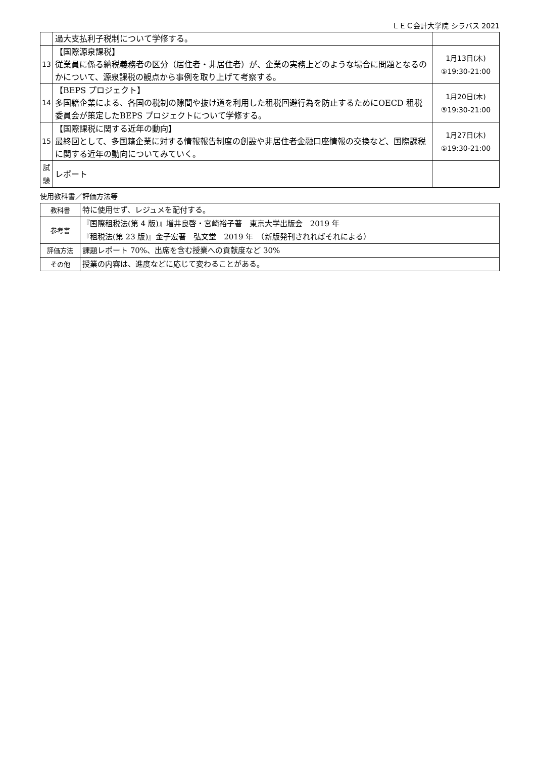ＬＥＣ会計大学院 シラバス 2021
| | 過大支払利子税制について学修する。 | |
| 13 | 【国際源泉課税】 従業員に係る納税義務者の区分（居住者・非居住者）が、企業の実務上どのような場合に問題となるのかについて、源泉課税の観点から事例を取り上げて考察する。 | 1月13日(木) ⑤19:30-21:00 |
| 14 | 【BEPS プロジェクト】 多国籍企業による、各国の税制の隙間や抜け道を利用した租税回避行為を防止するためにOECD 租税委員会が策定したBEPS プロジェクトについて学修する。 | 1月20日(木) ⑤19:30-21:00 |
| 15 | 【国際課税に関する近年の動向】 最終回として、多国籍企業に対する情報報告制度の創設や非居住者金融口座情報の交換など、国際課税に関する近年の動向についてみていく。 | 1月27日(木) ⑤19:30-21:00 |
| 試 験 | レポート | |
使用教科書／評価方法等
| 教科書 | 特に使用せず、レジュメを配付する。 |
| 参考書 | 『国際租税法(第 4 版)』増井良啓・宮崎裕子著 東京大学出版会 2019 年 『租税法(第 23 版)』金子宏著 弘文堂 2019 年 （新版発刊されればそれによる） |
| 評価方法 | 課題レポート 70%、出席を含む授業への貢献度など 30% |
| その他 | 授業の内容は、進度などに応じて変わることがある。 |